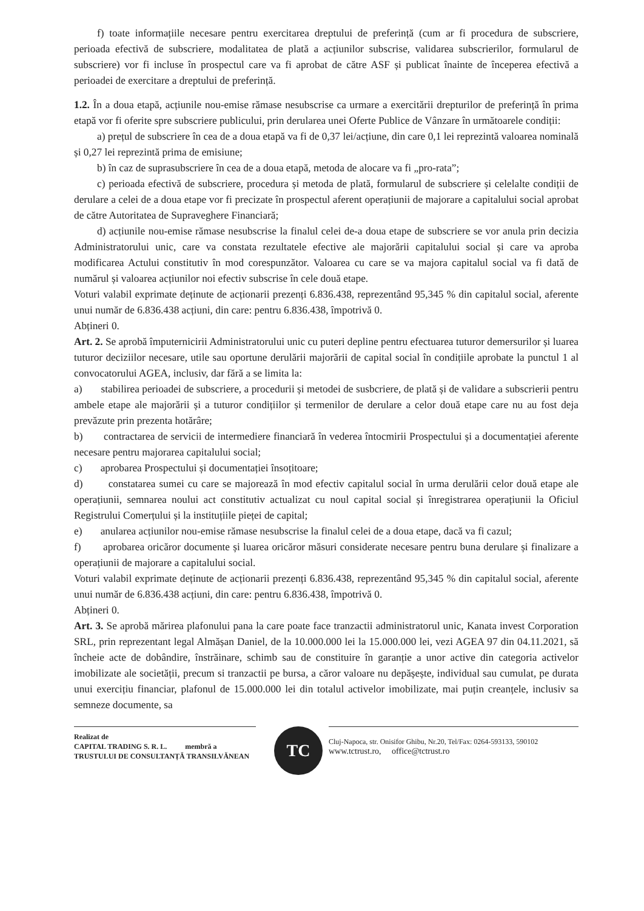f) toate informațiile necesare pentru exercitarea dreptului de preferință (cum ar fi procedura de subscriere, perioada efectivă de subscriere, modalitatea de plată a acțiunilor subscrise, validarea subscrierilor, formularul de subscriere) vor fi incluse în prospectul care va fi aprobat de către ASF și publicat înainte de începerea efectivă a perioadei de exercitare a dreptului de preferință.
1.2. În a doua etapă, acțiunile nou-emise rămase nesubscrise ca urmare a exercitării drepturilor de preferință în prima etapă vor fi oferite spre subscriere publicului, prin derularea unei Oferte Publice de Vânzare în următoarele condiții:
a) prețul de subscriere în cea de a doua etapă va fi de 0,37 lei/acțiune, din care 0,1 lei reprezintă valoarea nominală și 0,27 lei reprezintă prima de emisiune;
b) în caz de suprasubscriere în cea de a doua etapă, metoda de alocare va fi „pro-rata”;
c) perioada efectivă de subscriere, procedura și metoda de plată, formularul de subscriere și celelalte condiții de derulare a celei de a doua etape vor fi precizate în prospectul aferent operațiunii de majorare a capitalului social aprobat de către Autoritatea de Supraveghere Financiară;
d) acțiunile nou-emise rămase nesubscrise la finalul celei de-a doua etape de subscriere se vor anula prin decizia Administratorului unic, care va constata rezultatele efective ale majorării capitalului social și care va aproba modificarea Actului constitutiv în mod corespunzător. Valoarea cu care se va majora capitalul social va fi dată de numărul și valoarea acțiunilor noi efectiv subscrise în cele două etape.
Voturi valabil exprimate deținute de acționarii prezenți 6.836.438, reprezentând 95,345 % din capitalul social, aferente unui număr de 6.836.438 acțiuni, din care: pentru 6.836.438, împotrivă 0.
Abțineri 0.
Art. 2. Se aprobă împuternicirii Administratorului unic cu puteri depline pentru efectuarea tuturor demersurilor și luarea tuturor deciziilor necesare, utile sau oportune derulării majorării de capital social în condițiile aprobate la punctul 1 al convocatorului AGEA, inclusiv, dar fără a se limita la:
a) stabilirea perioadei de subscriere, a procedurii și metodei de susbcriere, de plată și de validare a subscrierii pentru ambele etape ale majorării și a tuturor condițiilor și termenilor de derulare a celor două etape care nu au fost deja prevăzute prin prezenta hotărâre;
b) contractarea de servicii de intermediere financiară în vederea întocmirii Prospectului și a documentației aferente necesare pentru majorarea capitalului social;
c) aprobarea Prospectului și documentației însoțitoare;
d) constatarea sumei cu care se majorează în mod efectiv capitalul social în urma derulării celor două etape ale operațiunii, semnarea noului act constitutiv actualizat cu noul capital social și înregistrarea operațiunii la Oficiul Registrului Comerțului și la instituțiile pieței de capital;
e) anularea acțiunilor nou-emise rămase nesubscrise la finalul celei de a doua etape, dacă va fi cazul;
f) aprobarea oricăror documente și luarea oricăror măsuri considerate necesare pentru buna derulare și finalizare a operațiunii de majorare a capitalului social.
Voturi valabil exprimate deținute de acționarii prezenți 6.836.438, reprezentând 95,345 % din capitalul social, aferente unui număr de 6.836.438 acțiuni, din care: pentru 6.836.438, împotrivă 0.
Abțineri 0.
Art. 3. Se aprobă mărirea plafonului pana la care poate face tranzactii administratorul unic, Kanata invest Corporation SRL, prin reprezentant legal Almășan Daniel, de la 10.000.000 lei la 15.000.000 lei, vezi AGEA 97 din 04.11.2021, să încheie acte de dobândire, înstrăinare, schimb sau de constituire în garanție a unor active din categoria activelor imobilizate ale societății, precum si tranzactii pe bursa, a căror valoare nu depășește, individual sau cumulat, pe durata unui exercițiu financiar, plafonul de 15.000.000 lei din totalul activelor imobilizate, mai puțin creanțele, inclusiv sa semneze documente, sa
Realizat de
CAPITAL TRADING S. R. L. membră a
TRUSTULUI DE CONSULTANȚĂ TRANSILVĂNEAN
TC
Cluj-Napoca, str. Onisifor Ghibu, Nr.20, Tel/Fax: 0264-593133, 590102
www.tctrust.ro, office@tctrust.ro